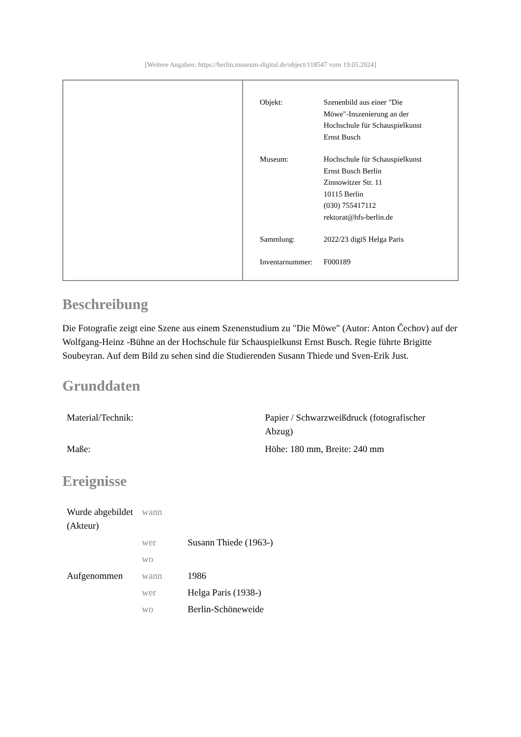[Weitere Angaben: https://berlin.museum-digital.de/object/118547 vom 19.05.2024]
| Objekt: | Szenenbild aus einer "Die Möwe"-Inszenierung an der Hochschule für Schauspielkunst Ernst Busch |
| Museum: | Hochschule für Schauspielkunst Ernst Busch Berlin Zinnowitzer Str. 11 10115 Berlin (030) 755417112 rektorat@hfs-berlin.de |
| Sammlung: | 2022/23 digiS Helga Paris |
| Inventarnummer: | F000189 |
Beschreibung
Die Fotografie zeigt eine Szene aus einem Szenenstudium zu "Die Möwe" (Autor: Anton Čechov) auf der Wolfgang-Heinz -Bühne an der Hochschule für Schauspielkunst Ernst Busch. Regie führte Brigitte Soubeyran. Auf dem Bild zu sehen sind die Studierenden Susann Thiede und Sven-Erik Just.
Grunddaten
| Material/Technik: | Papier / Schwarzweißdruck (fotografischer Abzug) |
| Maße: | Höhe: 180 mm, Breite: 240 mm |
Ereignisse
| Wurde abgebildet (Akteur) | wann | |
| | wer | Susann Thiede (1963-) |
| | wo | |
| Aufgenommen | wann | 1986 |
| | wer | Helga Paris (1938-) |
| | wo | Berlin-Schöneweide |